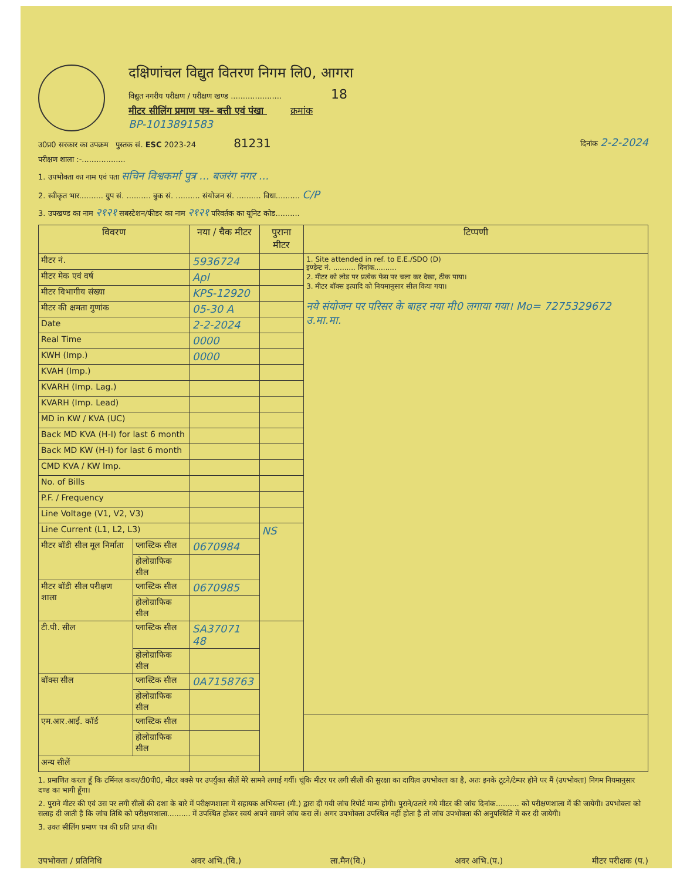दक्षिणांचल विद्युत वितरण निगम लि0, आगरा
विद्युत नगरीय परीक्षण / परीक्षण खण्ड ..................... 18
मीटर सीलिंग प्रमाण पत्र– बत्ती एवं पंखा क्रमांक
BP-1013891583
उ0प्र0 सरकार का उपक्रम पुस्तक सं. ESC 2023-24 81231 दिनांक 2-2-2024
परीक्षण शाला :-..................
1. उपभोक्ता का नाम एवं पता सचिन विश्वकर्मा पुत्र ... बजरंग नगर ...
2. स्वीकृत भार.......... ग्रुप सं. .......... बुक सं. .......... संयोजन सं. .......... विधा.......... C/P
3. उपखण्ड का नाम २१२१ सबस्टेशन/फीडर का नाम २१२१ परिवर्तक का यूनिट कोड..........
| विवरण | | नया / चैक मीटर | पुराना मीटर | टिप्पणी |
| --- | --- | --- | --- | --- |
| मीटर नं. | | 5936724 | | 1. Site attended in ref. to E.E./SDO (D) इण्डेन्ट नं. .......... दिनांक.......... 2. मीटर को लोड पर प्रत्येक फेस पर चला कर देखा, ठीक पाया। 3. मीटर बॉक्स इत्यादि को नियमानुसार सील किया गया। नये संयोजन पर परिसर के बाहर नया मी0 लगाया गया। Mo= 7275329672 उ.मा.मा. |
| मीटर मेक एवं वर्ष | | Apl | | |
| मीटर विभागीय संख्या | | KPS-12920 | | |
| मीटर की क्षमता गुणांक | | 05-30 A | | |
| Date | | 2-2-2024 | | |
| Real Time | | 0000 | | |
| KWH (Imp.) | | 0000 | | |
| KVAH (Imp.) | | | | |
| KVARH (Imp. Lag.) | | | | |
| KVARH (Imp. Lead) | | | | |
| MD in KW / KVA (UC) | | | | |
| Back MD KVA (H-I) for last 6 month | | | | |
| Back MD KW (H-I) for last 6 month | | | | |
| CMD KVA / KW Imp. | | | | |
| No. of Bills | | | | |
| P.F. / Frequency | | | | |
| Line Voltage (V1, V2, V3) | | | | |
| Line Current (L1, L2, L3) | | | NS | |
| मीटर बॉडी सील मूल निर्माता | प्लास्टिक सील | 0670984 | | |
| | होलोग्राफिक सील | | | |
| मीटर बॉडी सील परीक्षण शाला | प्लास्टिक सील | 0670985 | | |
| | होलोग्राफिक सील | | | |
| टी.पी. सील | प्लास्टिक सील | SA37071 48 | | |
| | होलोग्राफिक सील | | | |
| बॉक्स सील | प्लास्टिक सील | 0A7158763 | | |
| | होलोग्राफिक सील | | | |
| एम.आर.आई. कॉर्ड | प्लास्टिक सील | | | |
| | होलोग्राफिक सील | | | |
| अन्य सीलें | | | | |
1. प्रमाणित करता हूँ कि टर्मिनल कवर/टी0पी0, मीटर बक्से पर उपर्युक्त सीलें मेरे सामने लगाई गयीं। चूंकि मीटर पर लगी सीलों की सुरक्षा का दायित्व उपभोक्ता का है, अतः इनके टूटने/टेम्पर होने पर मैं (उपभोक्ता) निगम नियमानुसार दण्ड का भागी हूँगा।
2. पुराने मीटर की एवं उस पर लगी सीलों की दशा के बारे में परीक्षणशाला में सहायक अभियन्ता (मी.) द्वारा दी गयी जांच रिपोर्ट मान्य होगी। पुराने/उतारे गये मीटर की जांच दिनांक.......... को परीक्षणशाला में की जायेगी। उपभोक्ता को सलाह दी जाती है कि जांच तिथि को परीक्षणशाला.......... में उपस्थित होकर स्वयं अपने सामने जांच करा लें। अगर उपभोक्ता उपस्थित नहीं होता है तो जांच उपभोक्ता की अनुपस्थिति में कर दी जायेगी।
3. उक्त सीलिंग प्रमाण पत्र की प्रति प्राप्त की।
उपभोक्ता / प्रतिनिधि अवर अभि.(वि.) ला.मैन(वि.) अवर अभि.(प.) मीटर परीक्षक (प.)